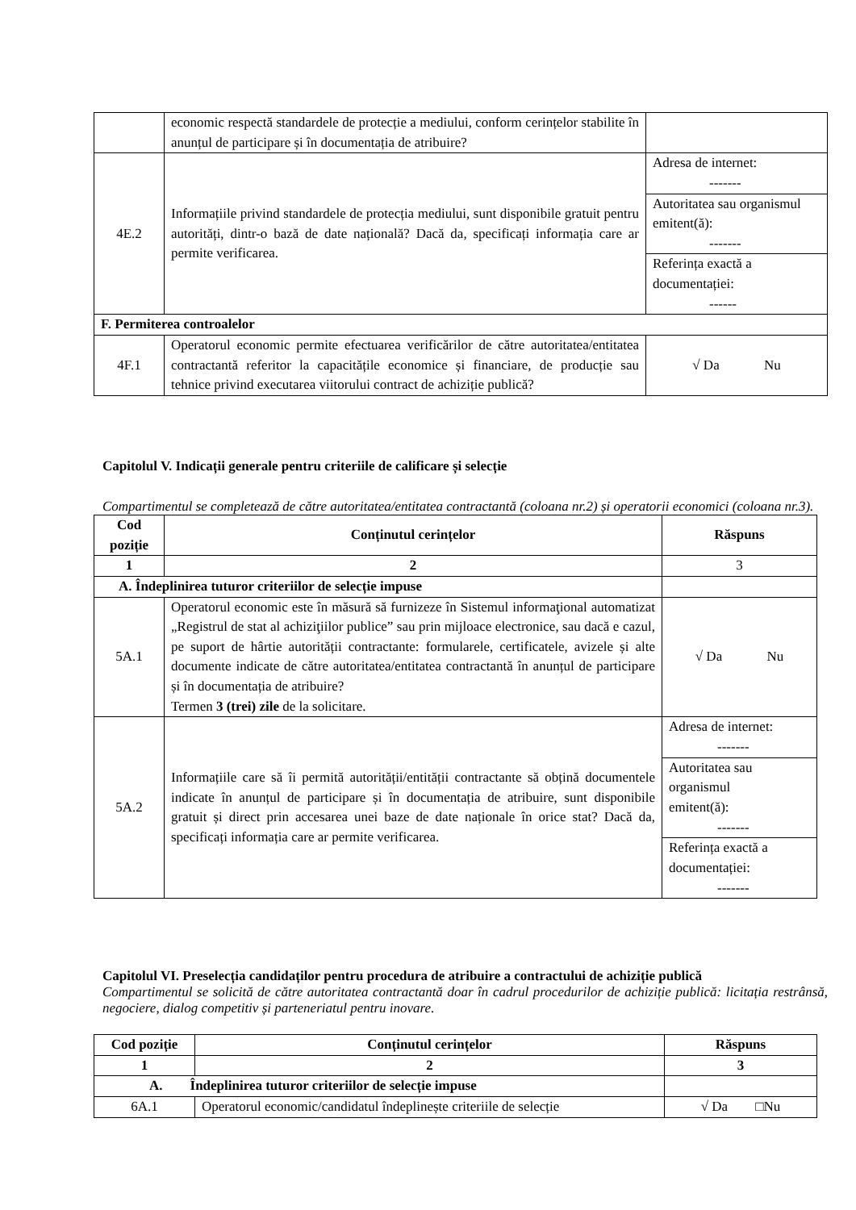| | economic respectă standardele de protecție a mediului, conform cerințelor stabilite în anunțul de participare și în documentația de atribuire? | |
| 4E.2 | Informațiile privind standardele de protecția mediului, sunt disponibile gratuit pentru autorități, dintr-o bază de date națională? Dacă da, specificați informația care ar permite verificarea. | / Adresa de internet: ------- / / Autoritatea sau organismul emitent(ă): ------- / / Referința exactă a documentației: ------ / |
| F. Permiterea controalelor | | |
| 4F.1 | Operatorul economic permite efectuarea verificărilor de către autoritatea/entitatea contractantă referitor la capacitățile economice și financiare, de producție sau tehnice privind executarea viitorului contract de achiziție publică? | √ Da Nu |
Capitolul V. Indicații generale pentru criteriile de calificare și selecție
Compartimentul se completează de către autoritatea/entitatea contractantă (coloana nr.2) și operatorii economici (coloana nr.3).
| Cod poziție | Conținutul cerințelor | Răspuns |
| --- | --- | --- |
| 1 | 2 | 3 |
| A. Îndeplinirea tuturor criteriilor de selecție impuse | | |
| 5A.1 | Operatorul economic este în măsură să furnizeze în Sistemul informaţional automatizat „Registrul de stat al achiziţiilor publice” sau prin mijloace electronice, sau dacă e cazul, pe suport de hârtie autorității contractante: formularele, certificatele, avizele și alte documente indicate de către autoritatea/entitatea contractantă în anunțul de participare și în documentația de atribuire? Termen 3 (trei) zile de la solicitare. | √ Da Nu |
| 5A.2 | Informațiile care să îi permită autorității/entității contractante să obțină documentele indicate în anunțul de participare și în documentația de atribuire, sunt disponibile gratuit și direct prin accesarea unei baze de date naționale în orice stat? Dacă da, specificați informația care ar permite verificarea. | / Adresa de internet: ------- / / Autoritatea sau organismul emitent(ă): ------- / / Referința exactă a documentației: ------- / |
Capitolul VI. Preselecția candidaților pentru procedura de atribuire a contractului de achiziție publică
Compartimentul se solicită de către autoritatea contractantă doar în cadrul procedurilor de achiziție publică: licitația restrânsă, negociere, dialog competitiv și parteneriatul pentru inovare.
| Cod poziție | Conținutul cerințelor | Răspuns |
| --- | --- | --- |
| 1 | 2 | 3 |
| A. Îndeplinirea tuturor criteriilor de selecție impuse | | |
| 6A.1 | Operatorul economic/candidatul îndeplinește criteriile de selecție | √ Da □Nu |